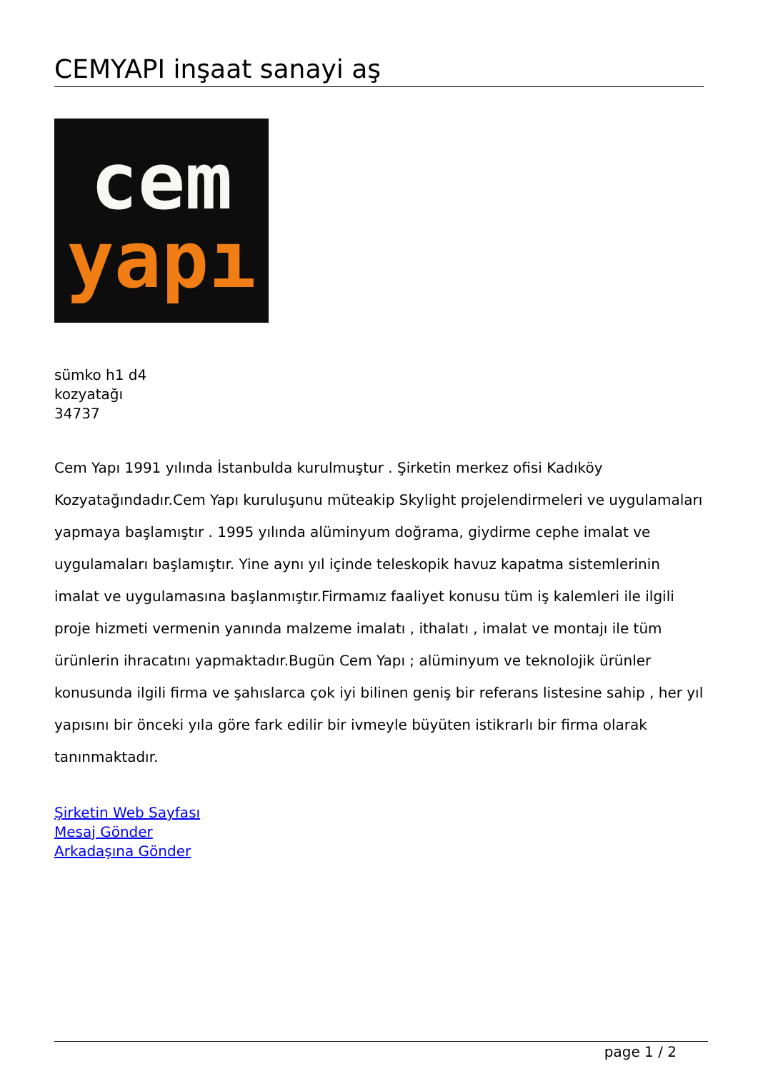CEMYAPI inşaat sanayi aş
cem
yapı
sümko h1 d4
kozyatağı
34737
Cem Yapı 1991 yılında İstanbulda kurulmuştur . Şirketin merkez ofisi Kadıköy Kozyatağındadır.Cem Yapı kuruluşunu müteakip Skylight projelendirmeleri ve uygulamaları yapmaya başlamıştır . 1995 yılında alüminyum doğrama, giydirme cephe imalat ve uygulamaları başlamıştır. Yine aynı yıl içinde teleskopik havuz kapatma sistemlerinin imalat ve uygulamasına başlanmıştır.Firmamız faaliyet konusu tüm iş kalemleri ile ilgili proje hizmeti vermenin yanında malzeme imalatı , ithalatı , imalat ve montajı ile tüm ürünlerin ihracatını yapmaktadır.Bugün Cem Yapı ; alüminyum ve teknolojik ürünler konusunda ilgili firma ve şahıslarca çok iyi bilinen geniş bir referans listesine sahip , her yıl yapısını bir önceki yıla göre fark edilir bir ivmeyle büyüten istikrarlı bir firma olarak tanınmaktadır.
Şirketin Web Sayfası
Mesaj Gönder
Arkadaşına Gönder
page 1 / 2